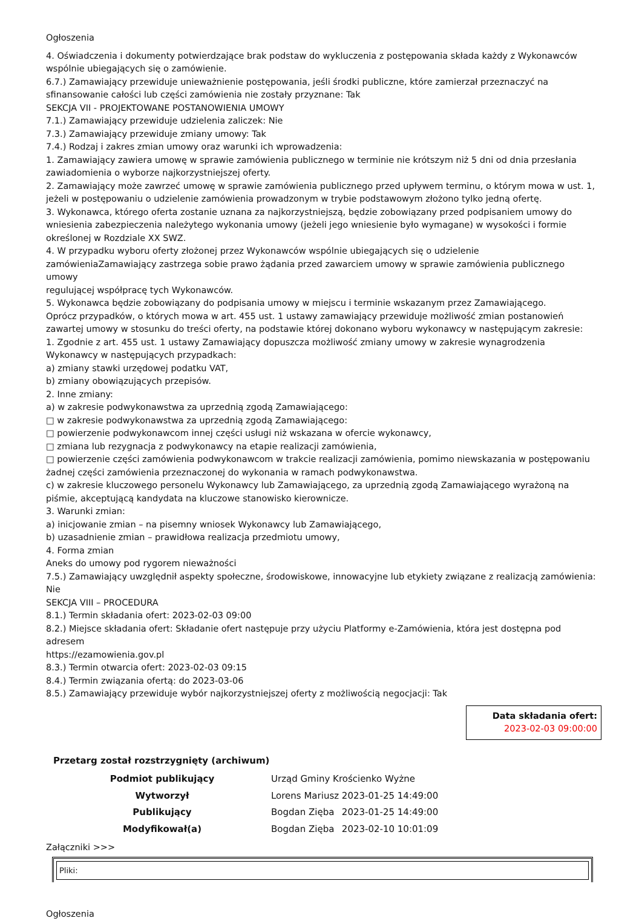Ogłoszenia
4. Oświadczenia i dokumenty potwierdzające brak podstaw do wykluczenia z postępowania składa każdy z Wykonawców wspólnie ubiegających się o zamówienie.
6.7.) Zamawiający przewiduje unieważnienie postępowania, jeśli środki publiczne, które zamierzał przeznaczyć na sfinansowanie całości lub części zamówienia nie zostały przyznane: Tak
SEKCJA VII - PROJEKTOWANE POSTANOWIENIA UMOWY
7.1.) Zamawiający przewiduje udzielenia zaliczek: Nie
7.3.) Zamawiający przewiduje zmiany umowy: Tak
7.4.) Rodzaj i zakres zmian umowy oraz warunki ich wprowadzenia:
1. Zamawiający zawiera umowę w sprawie zamówienia publicznego w terminie nie krótszym niż 5 dni od dnia przesłania zawiadomienia o wyborze najkorzystniejszej oferty.
2. Zamawiający może zawrzeć umowę w sprawie zamówienia publicznego przed upływem terminu, o którym mowa w ust. 1, jeżeli w postępowaniu o udzielenie zamówienia prowadzonym w trybie podstawowym złożono tylko jedną ofertę.
3. Wykonawca, którego oferta zostanie uznana za najkorzystniejszą, będzie zobowiązany przed podpisaniem umowy do wniesienia zabezpieczenia należytego wykonania umowy (jeżeli jego wniesienie było wymagane) w wysokości i formie określonej w Rozdziale XX SWZ.
4. W przypadku wyboru oferty złożonej przez Wykonawców wspólnie ubiegających się o udzielenie
zamówieniaZamawiający zastrzega sobie prawo żądania przed zawarciem umowy w sprawie zamówienia publicznego umowy
regulującej współpracę tych Wykonawców.
5. Wykonawca będzie zobowiązany do podpisania umowy w miejscu i terminie wskazanym przez Zamawiającego.
Oprócz przypadków, o których mowa w art. 455 ust. 1 ustawy zamawiający przewiduje możliwość zmian postanowień zawartej umowy w stosunku do treści oferty, na podstawie której dokonano wyboru wykonawcy w następującym zakresie:
1. Zgodnie z art. 455 ust. 1 ustawy Zamawiający dopuszcza możliwość zmiany umowy w zakresie wynagrodzenia Wykonawcy w następujących przypadkach:
a) zmiany stawki urzędowej podatku VAT,
b) zmiany obowiązujących przepisów.
2. Inne zmiany:
a) w zakresie podwykonawstwa za uprzednią zgodą Zamawiającego:
□ w zakresie podwykonawstwa za uprzednią zgodą Zamawiającego:
□ powierzenie podwykonawcom innej części usługi niż wskazana w ofercie wykonawcy,
□ zmiana lub rezygnacja z podwykonawcy na etapie realizacji zamówienia,
□ powierzenie części zamówienia podwykonawcom w trakcie realizacji zamówienia, pomimo niewskazania w postępowaniu żadnej części zamówienia przeznaczonej do wykonania w ramach podwykonawstwa.
c) w zakresie kluczowego personelu Wykonawcy lub Zamawiającego, za uprzednią zgodą Zamawiającego wyrażoną na piśmie, akceptującą kandydata na kluczowe stanowisko kierownicze.
3. Warunki zmian:
a) inicjowanie zmian – na pisemny wniosek Wykonawcy lub Zamawiającego,
b) uzasadnienie zmian – prawidłowa realizacja przedmiotu umowy,
4. Forma zmian
Aneks do umowy pod rygorem nieważności
7.5.) Zamawiający uwzględnił aspekty społeczne, środowiskowe, innowacyjne lub etykiety związane z realizacją zamówienia: Nie
SEKCJA VIII – PROCEDURA
8.1.) Termin składania ofert: 2023-02-03 09:00
8.2.) Miejsce składania ofert: Składanie ofert następuje przy użyciu Platformy e-Zamówienia, która jest dostępna pod adresem
https://ezamowienia.gov.pl
8.3.) Termin otwarcia ofert: 2023-02-03 09:15
8.4.) Termin związania ofertą: do 2023-03-06
8.5.) Zamawiający przewiduje wybór najkorzystniejszej oferty z możliwością negocjacji: Tak
Data składania ofert:
2023-02-03 09:00:00
Przetarg został rozstrzygnięty (archiwum)
| Podmiot publikujący | Urząd Gminy Krościenko Wyżne | |
| Wytworzył | Lorens Mariusz | 2023-01-25 14:49:00 |
| Publikujący | Bogdan Zięba | 2023-01-25 14:49:00 |
| Modyfikował(a) | Bogdan Zięba | 2023-02-10 10:01:09 |
Załączniki >>>
Pliki:
Ogłoszenia